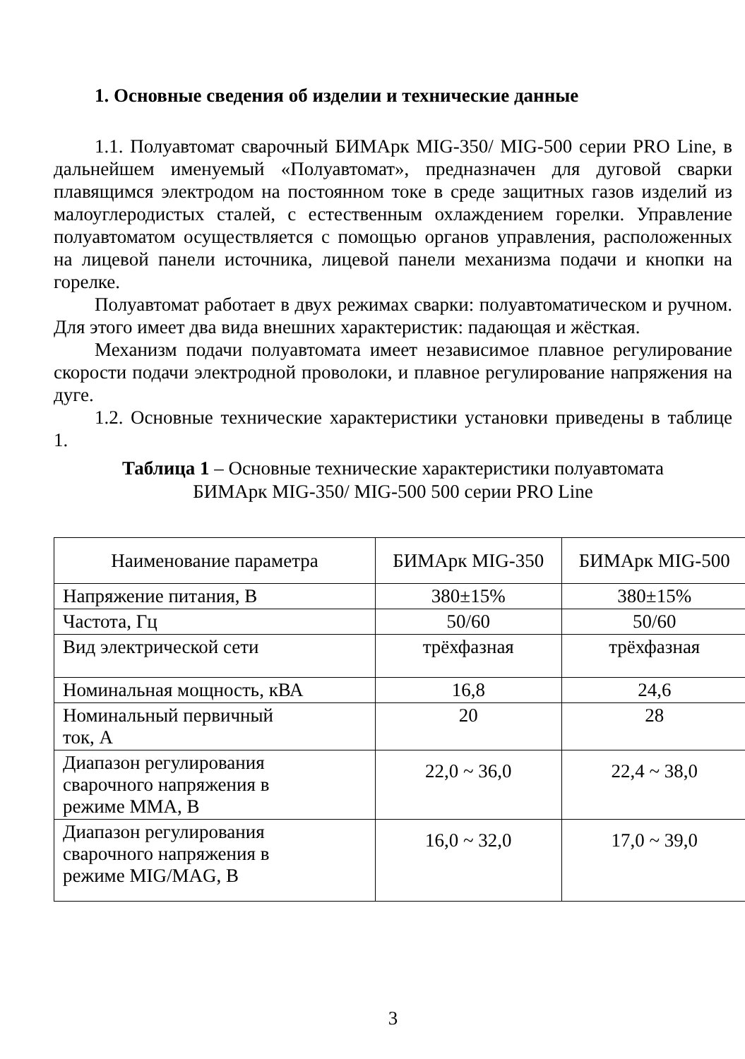1. Основные сведения об изделии и технические данные
1.1. Полуавтомат сварочный БИМАрк MIG-350/ MIG-500 серии PRO Line, в дальнейшем именуемый «Полуавтомат», предназначен для дуговой сварки плавящимся электродом на постоянном токе в среде защитных газов изделий из малоуглеродистых сталей, с естественным охлаждением горелки. Управление полуавтоматом осуществляется с помощью органов управления, расположенных на лицевой панели источника, лицевой панели механизма подачи и кнопки на горелке.
Полуавтомат работает в двух режимах сварки: полуавтоматическом и ручном. Для этого имеет два вида внешних характеристик: падающая и жёсткая.
Механизм подачи полуавтомата имеет независимое плавное регулирование скорости подачи электродной проволоки, и плавное регулирование напряжения на дуге.
1.2. Основные технические характеристики установки приведены в таблице 1.
Таблица 1 – Основные технические характеристики полуавтомата
БИМАрк MIG-350/ MIG-500 500 серии PRO Line
| Наименование параметра | БИМАрк MIG-350 | БИМАрк MIG-500 |
| Напряжение питания, В | 380±15% | 380±15% |
| Частота, Гц | 50/60 | 50/60 |
| Вид электрической сети | трёхфазная | трёхфазная |
| Номинальная мощность, кВА | 16,8 | 24,6 |
| Номинальный первичный ток, А | 20 | 28 |
| Диапазон регулирования сварочного напряжения в режиме ММА, В | 22,0 ~ 36,0 | 22,4 ~ 38,0 |
| Диапазон регулирования сварочного напряжения в режиме MIG/MAG, В | 16,0 ~ 32,0 | 17,0 ~ 39,0 |
3